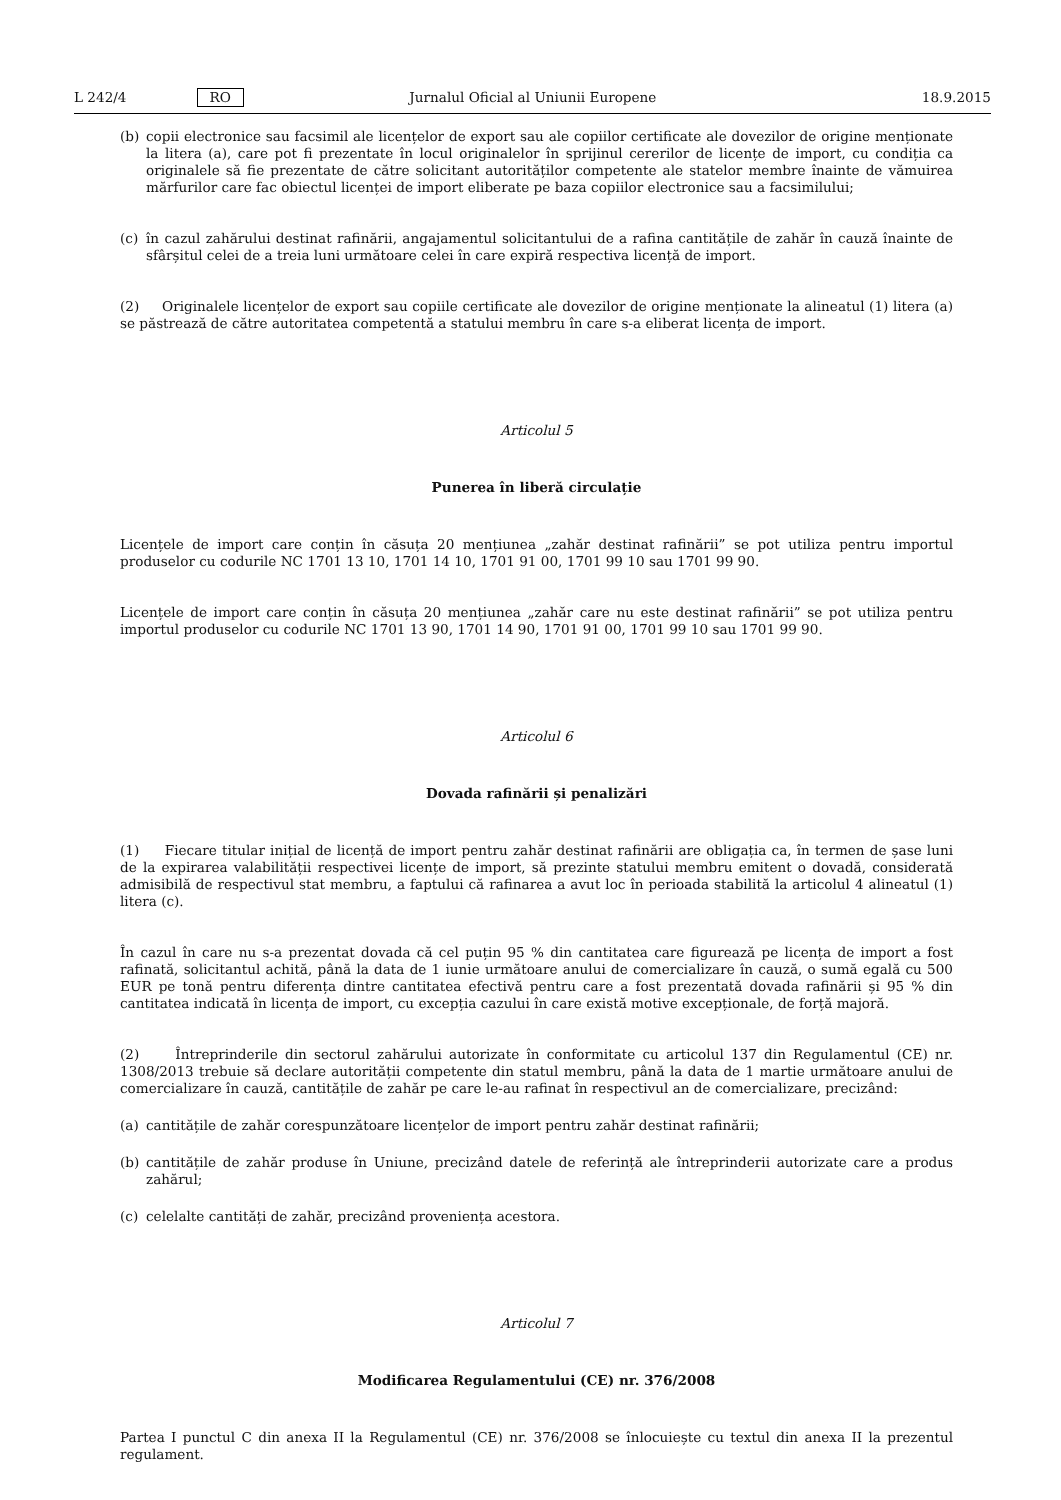L 242/4 RO Jurnalul Oficial al Uniunii Europene 18.9.2015
(b) copii electronice sau facsimil ale licențelor de export sau ale copiilor certificate ale dovezilor de origine menționate la litera (a), care pot fi prezentate în locul originalelor în sprijinul cererilor de licențe de import, cu condiția ca originalele să fie prezentate de către solicitant autorităților competente ale statelor membre înainte de vămuirea mărfurilor care fac obiectul licenței de import eliberate pe baza copiilor electronice sau a facsimilului;
(c) în cazul zahărului destinat rafinării, angajamentul solicitantului de a rafina cantitățile de zahăr în cauză înainte de sfârșitul celei de a treia luni următoare celei în care expiră respectiva licență de import.
(2) Originalele licențelor de export sau copiile certificate ale dovezilor de origine menționate la alineatul (1) litera (a) se păstrează de către autoritatea competentă a statului membru în care s-a eliberat licența de import.
Articolul 5
Punerea în liberă circulație
Licențele de import care conțin în căsuța 20 mențiunea „zahăr destinat rafinării” se pot utiliza pentru importul produselor cu codurile NC 1701 13 10, 1701 14 10, 1701 91 00, 1701 99 10 sau 1701 99 90.
Licențele de import care conțin în căsuța 20 mențiunea „zahăr care nu este destinat rafinării” se pot utiliza pentru importul produselor cu codurile NC 1701 13 90, 1701 14 90, 1701 91 00, 1701 99 10 sau 1701 99 90.
Articolul 6
Dovada rafinării și penalizări
(1) Fiecare titular inițial de licență de import pentru zahăr destinat rafinării are obligația ca, în termen de șase luni de la expirarea valabilității respectivei licențe de import, să prezinte statului membru emitent o dovadă, considerată admisibilă de respectivul stat membru, a faptului că rafinarea a avut loc în perioada stabilită la articolul 4 alineatul (1) litera (c).
În cazul în care nu s-a prezentat dovada că cel puțin 95 % din cantitatea care figurează pe licența de import a fost rafinată, solicitantul achită, până la data de 1 iunie următoare anului de comercializare în cauză, o sumă egală cu 500 EUR pe tonă pentru diferența dintre cantitatea efectivă pentru care a fost prezentată dovada rafinării și 95 % din cantitatea indicată în licența de import, cu excepția cazului în care există motive excepționale, de forță majoră.
(2) Întreprinderile din sectorul zahărului autorizate în conformitate cu articolul 137 din Regulamentul (CE) nr. 1308/2013 trebuie să declare autorității competente din statul membru, până la data de 1 martie următoare anului de comercializare în cauză, cantitățile de zahăr pe care le-au rafinat în respectivul an de comercializare, precizând:
(a) cantitățile de zahăr corespunzătoare licențelor de import pentru zahăr destinat rafinării;
(b) cantitățile de zahăr produse în Uniune, precizând datele de referință ale întreprinderii autorizate care a produs zahărul;
(c) celelalte cantități de zahăr, precizând proveniența acestora.
Articolul 7
Modificarea Regulamentului (CE) nr. 376/2008
Partea I punctul C din anexa II la Regulamentul (CE) nr. 376/2008 se înlocuiește cu textul din anexa II la prezentul regulament.